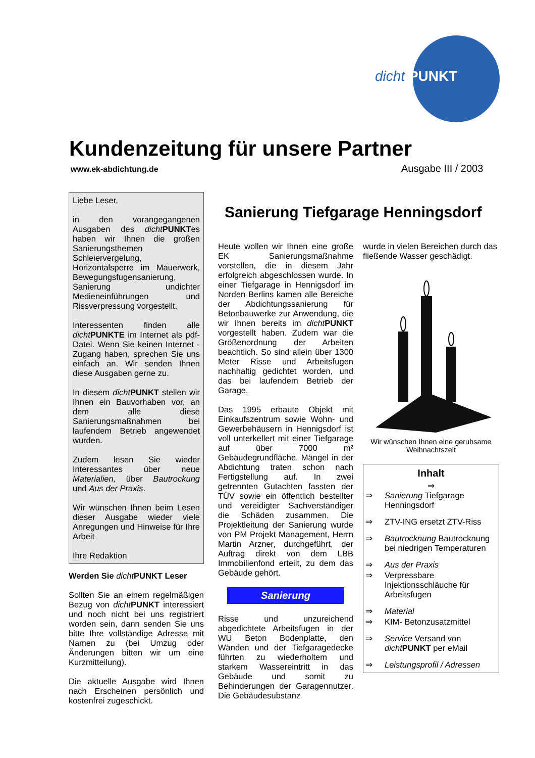dicht PUNKT
Kundenzeitung für unsere Partner
www.ek-abdichtung.de Ausgabe III / 2003
Liebe Leser,
in den vorangegangenen Ausgaben des dicht PUNKTes haben wir Ihnen die großen Sanierungsthemen Schleiervergelung, Horizontalsperre im Mauerwerk, Bewegungsfugensanierung, Sanierung undichter Medieneinführungen und Rissverpressung vorgestellt.
Interessenten finden alle dicht PUNKTE im Internet als pdf-Datei. Wenn Sie keinen Internet - Zugang haben, sprechen Sie uns einfach an. Wir senden Ihnen diese Ausgaben gerne zu.
In diesem dicht PUNKT stellen wir Ihnen ein Bauvorhaben vor, an dem alle diese Sanierungsmaßnahmen bei laufendem Betrieb angewendet wurden.
Zudem lesen Sie wieder Interessantes über neue Materialien, über Bautrockung und Aus der Praxis.
Wir wünschen Ihnen beim Lesen dieser Ausgabe wieder viele Anregungen und Hinweise für Ihre Arbeit
Ihre Redaktion
Werden Sie dicht PUNKT Leser
Sollten Sie an einem regelmäßigen Bezug von dicht PUNKT interessiert und noch nicht bei uns registriert worden sein, dann senden Sie uns bitte Ihre vollständige Adresse mit Namen zu (bei Umzug oder Änderungen bitten wir um eine Kurzmitteilung).
Die aktuelle Ausgabe wird Ihnen nach Erscheinen persönlich und kostenfrei zugeschickt.
Sanierung Tiefgarage Henningsdorf
Heute wollen wir Ihnen eine große EK Sanierungsmaßnahme vorstellen, die in diesem Jahr erfolgreich abgeschlossen wurde. In einer Tiefgarage in Hennigsdorf im Norden Berlins kamen alle Bereiche der Abdichtungssanierung für Betonbauwerke zur Anwendung, die wir Ihnen bereits im dicht PUNKT vorgestellt haben. Zudem war die Größenordnung der Arbeiten beachtlich. So sind allein über 1300 Meter Risse und Arbeitsfugen nachhaltig gedichtet worden, und das bei laufendem Betrieb der Garage.
Das 1995 erbaute Objekt mit Einkaufszentrum sowie Wohn- und Gewerbehäusern in Hennigsdorf ist voll unterkellert mit einer Tiefgarage auf über 7000 m² Gebäudegrundfläche. Mängel in der Abdichtung traten schon nach Fertigstellung auf. In zwei getrennten Gutachten fassten der TÜV sowie ein öffentlich bestellter und vereidigter Sachverständiger die Schäden zusammen. Die Projektleitung der Sanierung wurde von PM Projekt Management, Herrn Martin Arzner, durchgeführt, der Auftrag direkt von dem LBB Immobilienfond erteilt, zu dem das Gebäude gehört.
Sanierung
Risse und unzureichend abgedichtete Arbeitsfugen in der WU Beton Bodenplatte, den Wänden und der Tiefgaragedecke führten zu wiederholtem und starkem Wassereintritt in das Gebäude und somit zu Behinderungen der Garagennutzer. Die Gebäudesubstanz
wurde in vielen Bereichen durch das fließende Wasser geschädigt.
Wir wünschen Ihnen eine geruhsame Weihnachtszeit
Inhalt
⇒
⇒ Sanierung Tiefgarage Henningsdorf
⇒ ZTV-ING ersetzt ZTV-Riss
⇒ Bautrocknung Bautrocknung bei niedrigen Temperaturen
⇒ Aus der Praxis
⇒ Verpressbare Injektionsschläuche für Arbeitsfugen
⇒ Material
⇒ KIM- Betonzusatzmittel
⇒ Service Versand von dicht PUNKT per eMail
⇒ Leistungsprofil / Adressen